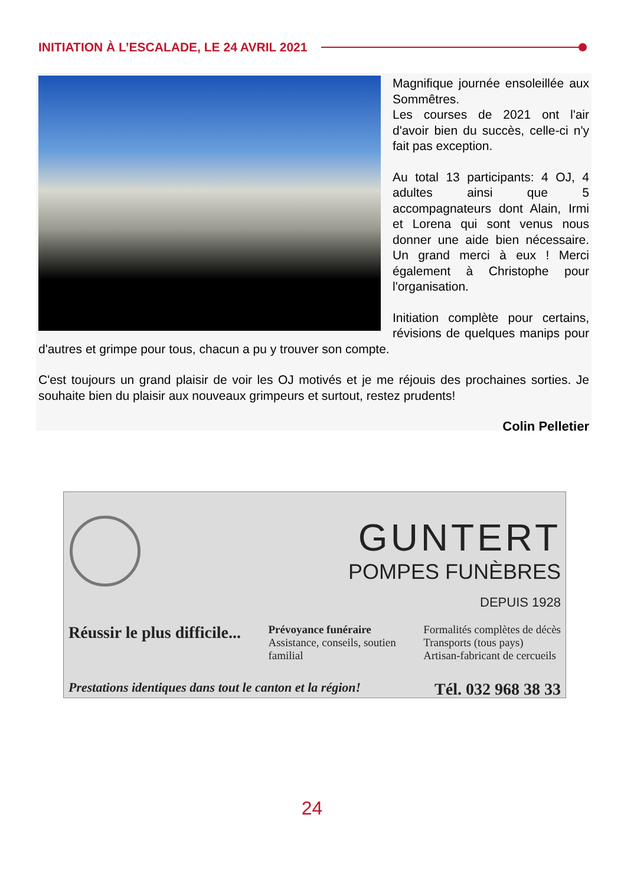INITIATION À L’ESCALADE, LE 24 AVRIL 2021
Magnifique journée ensoleillée aux Sommêtres.
Les courses de 2021 ont l'air d'avoir bien du succès, celle-ci n'y fait pas exception.
Au total 13 participants: 4 OJ, 4 adultes ainsi que 5 accompagnateurs dont Alain, Irmi et Lorena qui sont venus nous donner une aide bien nécessaire. Un grand merci à eux ! Merci également à Christophe pour l'organisation.
Initiation complète pour certains, révisions de quelques manips pour d'autres et grimpe pour tous, chacun a pu y trouver son compte.
C'est toujours un grand plaisir de voir les OJ motivés et je me réjouis des prochaines sorties. Je souhaite bien du plaisir aux nouveaux grimpeurs et surtout, restez prudents!
Colin Pelletier
GUNTERT
POMPES FUNÈBRES
DEPUIS 1928
Réussir le plus difficile...
Prévoyance funéraire
Assistance, conseils, soutien
familial
Formalités complètes de décès
Transports (tous pays)
Artisan-fabricant de cercueils
Prestations identiques dans tout le canton et la région! Tél. 032 968 38 33
24